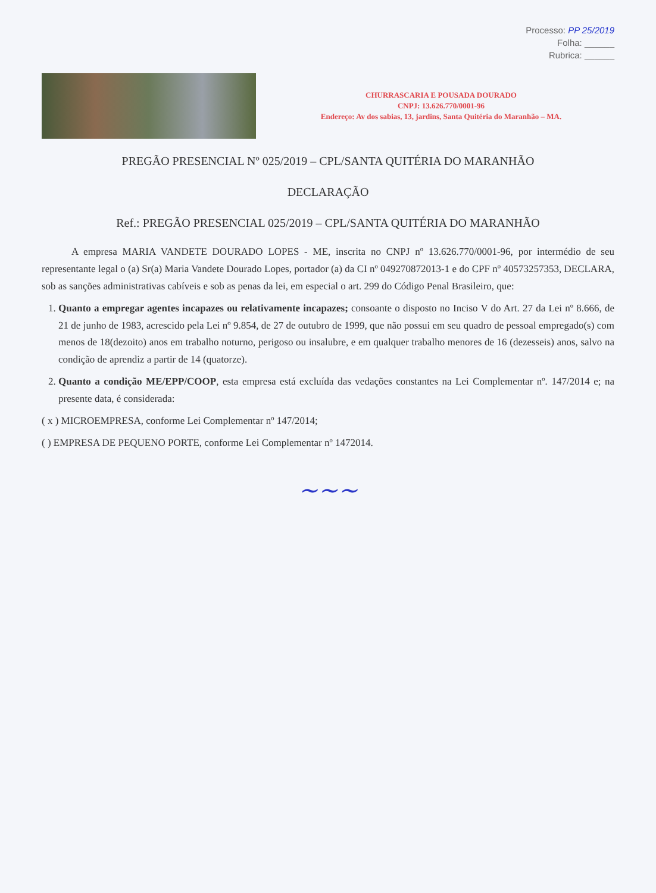Processo: PP 25/2019
Folha: ______
Rubrica: ______
CHURRASCARIA E POUSADA DOURADO
CNPJ: 13.626.770/0001-96
Endereço: Av dos sabias, 13, jardins, Santa Quitéria do Maranhão – MA.
PREGÃO PRESENCIAL Nº 025/2019 – CPL/SANTA QUITÉRIA DO MARANHÃO
DECLARAÇÃO
Ref.: PREGÃO PRESENCIAL 025/2019 – CPL/SANTA QUITÉRIA DO MARANHÃO
A empresa MARIA VANDETE DOURADO LOPES - ME, inscrita no CNPJ nº 13.626.770/0001-96, por intermédio de seu representante legal o (a) Sr(a) Maria Vandete Dourado Lopes, portador (a) da CI nº 049270872013-1 e do CPF nº 40573257353, DECLARA, sob as sanções administrativas cabíveis e sob as penas da lei, em especial o art. 299 do Código Penal Brasileiro, que:
1. Quanto a empregar agentes incapazes ou relativamente incapazes; consoante o disposto no Inciso V do Art. 27 da Lei nº 8.666, de 21 de junho de 1983, acrescido pela Lei nº 9.854, de 27 de outubro de 1999, que não possui em seu quadro de pessoal empregado(s) com menos de 18(dezoito) anos em trabalho noturno, perigoso ou insalubre, e em qualquer trabalho menores de 16 (dezesseis) anos, salvo na condição de aprendiz a partir de 14 (quatorze).
2. Quanto a condição ME/EPP/COOP, esta empresa está excluída das vedações constantes na Lei Complementar nº. 147/2014 e; na presente data, é considerada:
( x ) MICROEMPRESA, conforme Lei Complementar nº 147/2014;
( ) EMPRESA DE PEQUENO PORTE, conforme Lei Complementar nº 1472014.
~~~